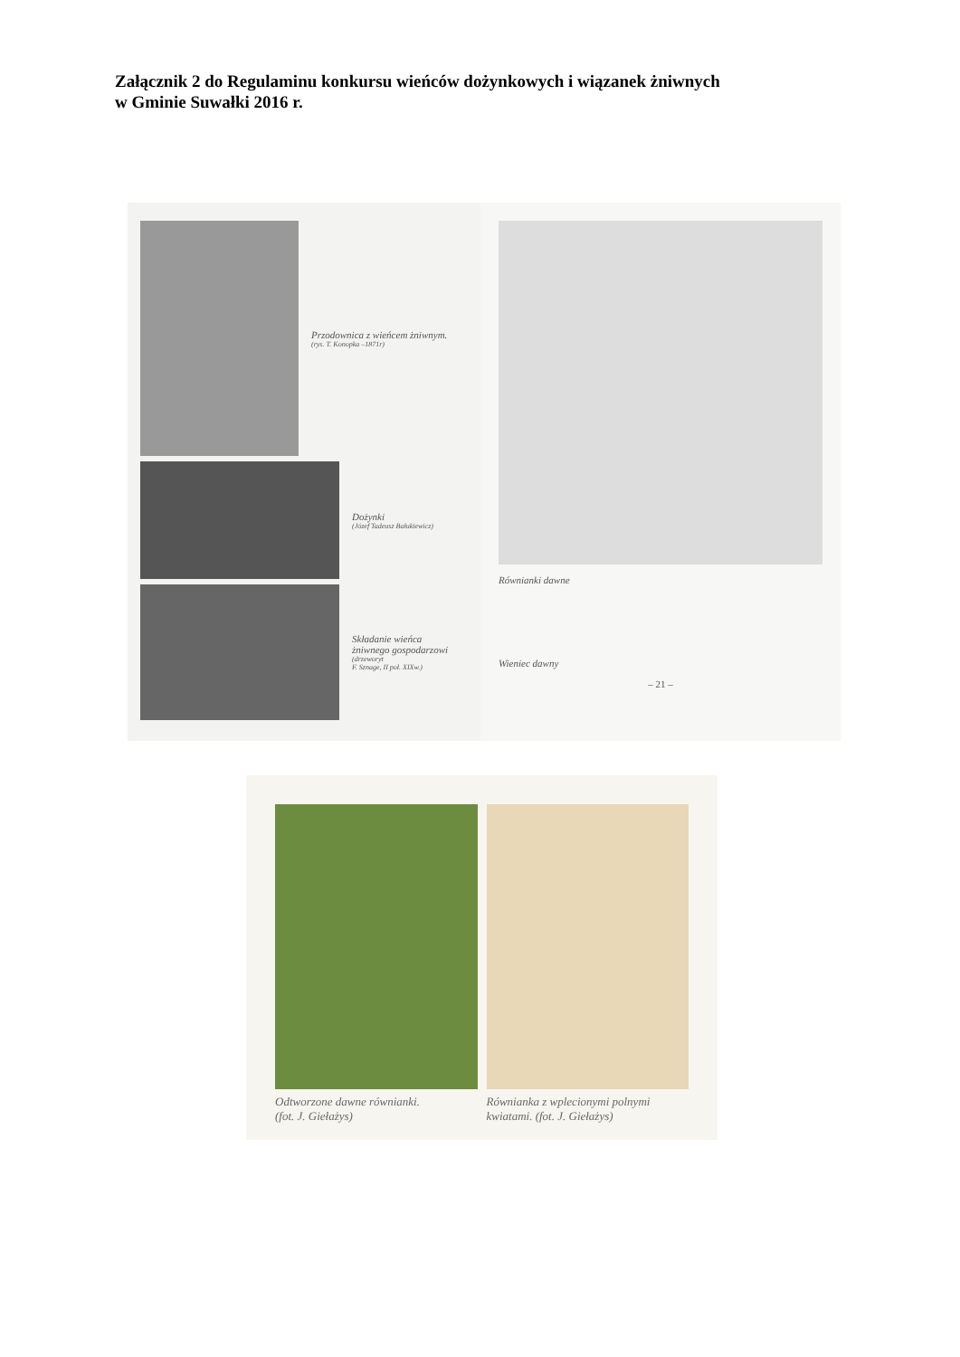Załącznik 2 do Regulaminu konkursu wieńców dożynkowych i wiązanek żniwnych
w Gminie Suwałki 2016 r.
Przodownica z wieńcem żniwnym.
(rys. T. Konopka –1871r)
Dożynki
(Józef Tadeusz Bałukiewicz)
Składanie wieńca
żniwnego gospodarzowi
(drzeworyt
F. Sznage, II poł. XIXw.)
Równianki dawne
Wieniec dawny
– 21 –
Odtworzone dawne równianki.
(fot. J. Giełażys)
Równianka z wplecionymi polnymi kwiatami. (fot. J. Giełażys)